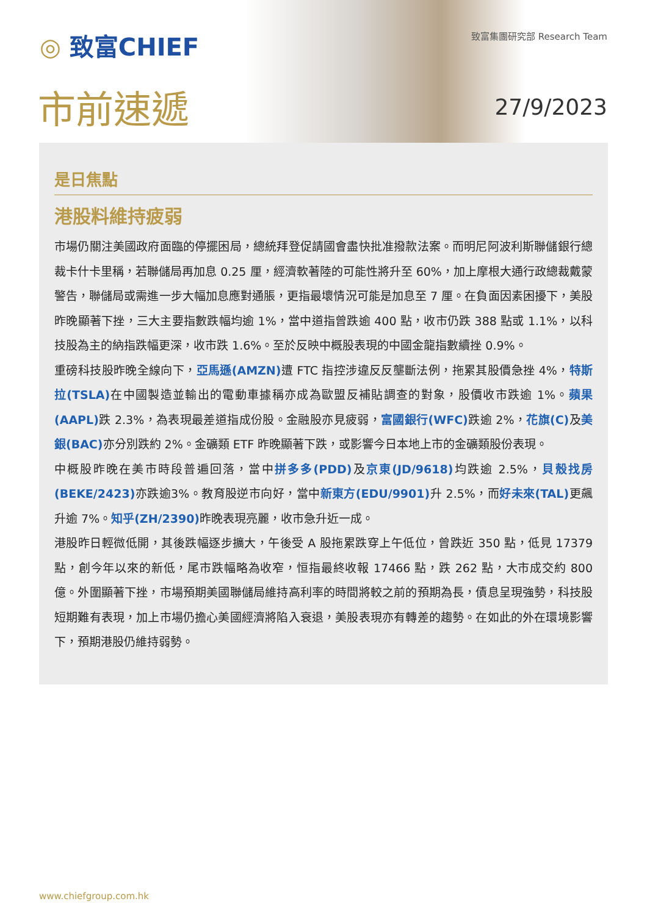◎ 致富CHIEF 致富集團研究部 Research Team
市前速遞 27/9/2023
是日焦點
港股料維持疲弱
市場仍關注美國政府面臨的停擺困局，總統拜登促請國會盡快批准撥款法案。而明尼阿波利斯聯儲銀行總裁卡什卡里稱，若聯儲局再加息 0.25 厘，經濟軟著陸的可能性將升至 60%，加上摩根大通行政總裁戴蒙警告，聯儲局或需進一步大幅加息應對通脹，更指最壞情況可能是加息至 7 厘。在負面因素困擾下，美股昨晚顯著下挫，三大主要指數跌幅均逾 1%，當中道指曾跌逾 400 點，收市仍跌 388 點或 1.1%，以科技股為主的納指跌幅更深，收市跌 1.6%。至於反映中概股表現的中國金龍指數續挫 0.9%。
重磅科技股昨晚全線向下，亞馬遜(AMZN) 遭 FTC 指控涉違反反壟斷法例，拖累其股價急挫 4%，特斯拉(TSLA) 在中國製造並輸出的電動車據稱亦成為歐盟反補貼調查的對象，股價收市跌逾 1%。蘋果(AAPL) 跌 2.3%，為表現最差道指成份股。金融股亦見疲弱，富國銀行(WFC) 跌逾 2%，花旗(C) 及美銀(BAC) 亦分別跌約 2%。金礦類 ETF 昨晚顯著下跌，或影響今日本地上市的金礦類股份表現。
中概股昨晚在美市時段普遍回落，當中拼多多(PDD) 及京東(JD/9618) 均跌逾 2.5%，貝殼找房(BEKE/2423) 亦跌逾3%。教育股逆市向好，當中新東方(EDU/9901) 升 2.5%，而好未來(TAL) 更飆升逾 7%。知乎(ZH/2390) 昨晚表現亮麗，收市急升近一成。
港股昨日輕微低開，其後跌幅逐步擴大，午後受 A 股拖累跌穿上午低位，曾跌近 350 點，低見 17379 點，創今年以來的新低，尾市跌幅略為收窄，恒指最終收報 17466 點，跌 262 點，大市成交約 800 億。外圍顯著下挫，市場預期美國聯儲局維持高利率的時間將較之前的預期為長，債息呈現強勢，科技股短期難有表現，加上市場仍擔心美國經濟將陷入衰退，美股表現亦有轉差的趨勢。在如此的外在環境影響下，預期港股仍維持弱勢。
www.chiefgroup.com.hk